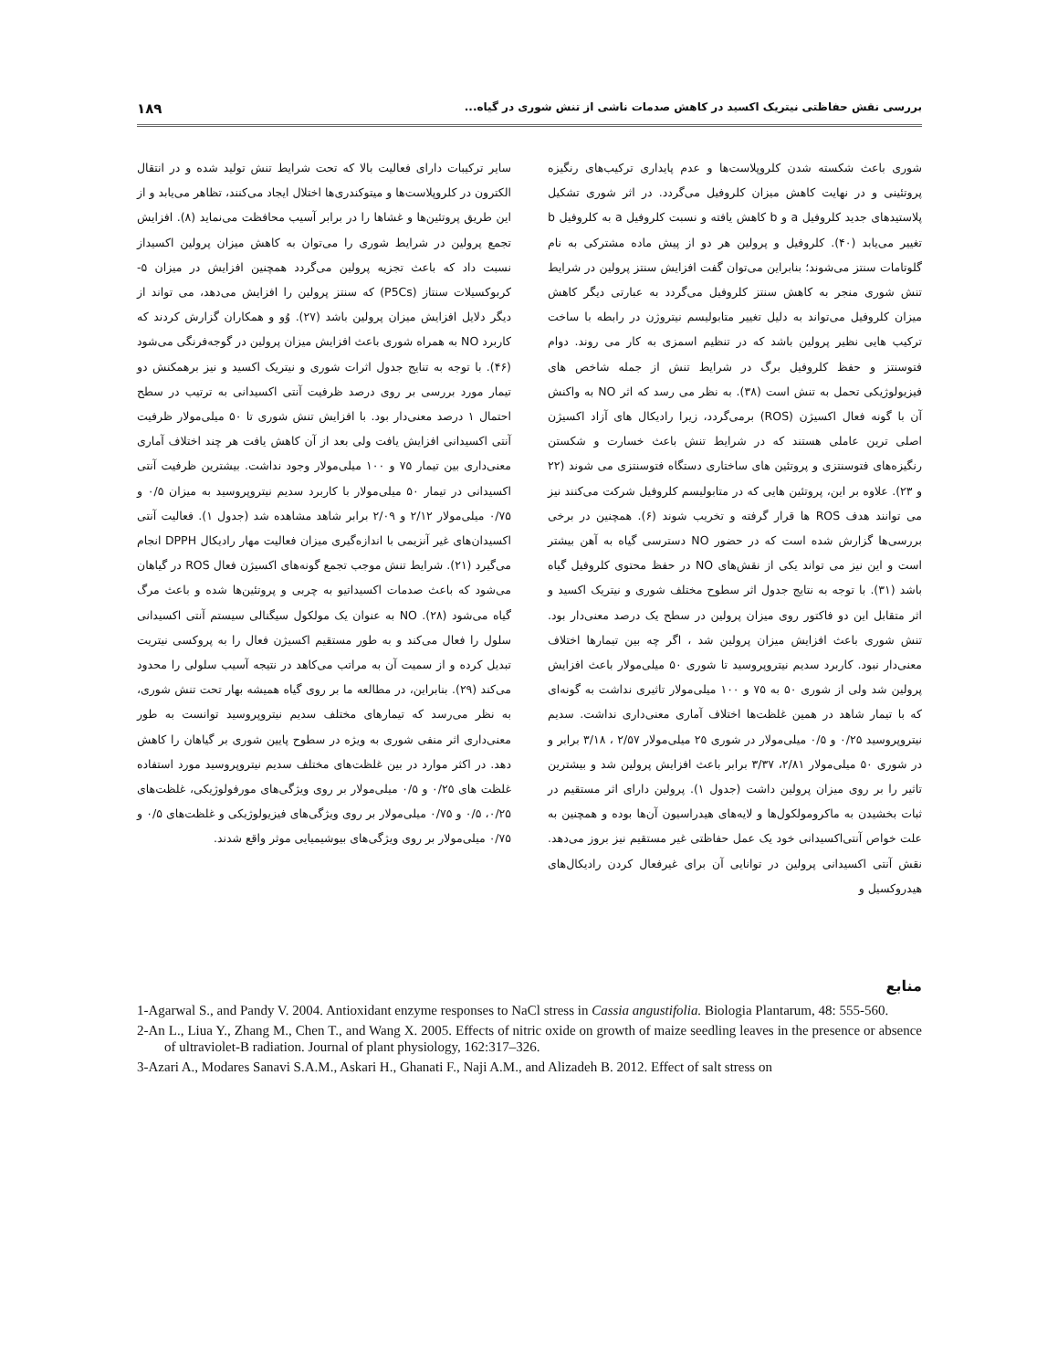بررسی نقش حفاظتی نیتریک اکسید در کاهش صدمات ناشی از تنش شوری در گیاه... ۱۸۹
شوری باعث شکسته شدن کلروپلاست‌ها و عدم پایداری ترکیب‌های رنگیزه پروتئینی و در نهایت کاهش میزان کلروفیل می‌گردد. در اثر شوری تشکیل پلاستیدهای جدید کلروفیل a و b کاهش یافته و نسبت کلروفیل a به کلروفیل b تغییر می‌یابد (۴۰). کلروفیل و پرولین هر دو از پیش ماده مشترکی به نام گلوتامات سنتز می‌شوند؛ بنابراین می‌توان گفت افزایش سنتز پرولین در شرایط تنش شوری منجر به کاهش سنتز کلروفیل می‌گردد به عبارتی دیگر کاهش میزان کلروفیل می‌تواند به دلیل تغییر متابولیسم نیتروژن در رابطه با ساخت ترکیب هایی نظیر پرولین باشد که در تنظیم اسمزی به کار می روند. دوام فتوسنتز و حفظ کلروفیل برگ در شرایط تنش از جمله شاخص های فیزیولوژیکی تحمل به تنش است (۳۸). به نظر می رسد که اثر NO به واکنش آن با گونه فعال اکسیژن (ROS) برمی‌گردد، زیرا رادیکال های آزاد اکسیژن اصلی ترین عاملی هستند که در شرایط تنش باعث خسارت و شکستن رنگیزه‌های فتوسنتزی و پروتئین های ساختاری دستگاه فتوسنتزی می شوند (۲۲ و ۲۳). علاوه بر این، پروتئین هایی که در متابولیسم کلروفیل شرکت می‌کنند نیز می توانند هدف ROS ها قرار گرفته و تخریب شوند (۶). همچنین در برخی بررسی‌ها گزارش شده است که در حضور NO دسترسی گیاه به آهن بیشتر است و این نیز می تواند یکی از نقش‌های NO در حفظ محتوی کلروفیل گیاه باشد (۳۱). با توجه به نتایج جدول اثر سطوح مختلف شوری و نیتریک اکسید و اثر متقابل این دو فاکتور روی میزان پرولین در سطح یک درصد معنی‌دار بود. تنش شوری باعث افزایش میزان پرولین شد ، اگر چه بین تیمارها اختلاف معنی‌دار نبود. کاربرد سدیم نیتروپروسید تا شوری ۵۰ میلی‌مولار باعث افزایش پرولین شد ولی از شوری ۵۰ به ۷۵ و ۱۰۰ میلی‌مولار تاثیری نداشت به گونه‌ای که با تیمار شاهد در همین غلظت‌ها اختلاف آماری معنی‌داری نداشت. سدیم نیتروپروسید ۰/۲۵ و ۰/۵ میلی‌مولار در شوری ۲۵ میلی‌مولار ۲/۵۷ ، ۳/۱۸ برابر و در شوری ۵۰ میلی‌مولار ۲/۸۱، ۳/۳۷ برابر باعث افزایش پرولین شد و بیشترین تاثیر را بر روی میزان پرولین داشت (جدول ۱). پرولین دارای اثر مستقیم در ثبات بخشیدن به ماکرومولکول‌ها و لایه‌های هیدراسیون آن‌ها بوده و همچنین به علت خواص آنتی‌اکسیدانی خود یک عمل حفاظتی غیر مستقیم نیز بروز می‌دهد. نقش آنتی اکسیدانی پرولین در توانایی آن برای غیرفعال کردن رادیکال‌های هیدروکسیل و
سایر ترکیبات دارای فعالیت بالا که تحت شرایط تنش تولید شده و در انتقال الکترون در کلروپلاست‌ها و میتوکندری‌ها اختلال ایجاد می‌کنند، تظاهر می‌یابد و از این طریق پروتئین‌ها و غشاها را در برابر آسیب محافظت می‌نماید (۸). افزایش تجمع پرولین در شرایط شوری را می‌توان به کاهش میزان پرولین اکسیداز نسبت داد که باعث تجزیه پرولین می‌گردد همچنین افزایش در میزان ۵-کربوکسیلات سنتاز (P5Cs) که سنتز پرولین را افزایش می‌دهد، می تواند از دیگر دلایل افزایش میزان پرولین باشد (۲۷). وُو و همکاران گزارش کردند که کاربرد NO به همراه شوری باعث افزایش میزان پرولین در گوجه‌فرنگی می‌شود (۴۶). با توجه به تنایج جدول اثرات شوری و نیتریک اکسید و نیز برهمکنش دو تیمار مورد بررسی بر روی درصد ظرفیت آنتی اکسیدانی به ترتیب در سطح احتمال ۱ درصد معنی‌دار بود. با افزایش تنش شوری تا ۵۰ میلی‌مولار ظرفیت آنتی اکسیدانی افزایش یافت ولی بعد از آن کاهش یافت هر چند اختلاف آماری معنی‌داری بین تیمار ۷۵ و ۱۰۰ میلی‌مولار وجود نداشت. بیشترین ظرفیت آنتی اکسیدانی در تیمار ۵۰ میلی‌مولار با کاربرد سدیم نیتروپروسید به میزان ۰/۵ و ۰/۷۵ میلی‌مولار ۲/۱۲ و ۲/۰۹ برابر شاهد مشاهده شد (جدول ۱). فعالیت آنتی اکسیدان‌های غیر آنزیمی با اندازه‌گیری میزان فعالیت مهار رادیکال DPPH انجام می‌گیرد (۲۱). شرایط تنش موجب تجمع گونه‌های اکسیژن فعال ROS در گیاهان می‌شود که باعث صدمات اکسیداتیو به چربی و پروتئین‌ها شده و باعث مرگ گیاه می‌شود (۲۸). NO به عنوان یک مولکول سیگنالی سیستم آنتی اکسیدانی سلول را فعال می‌کند و به طور مستقیم اکسیژن فعال را به پروکسی نیتریت تبدیل کرده و از سمیت آن به مراتب می‌کاهد در نتیجه آسیب سلولی را محدود می‌کند (۲۹). بنابراین، در مطالعه ما بر روی گیاه همیشه بهار تحت تنش شوری، به نظر می‌رسد که تیمارهای مختلف سدیم نیتروپروسید توانست به طور معنی‌داری اثر منفی شوری به ویژه در سطوح پایین شوری بر گیاهان را کاهش دهد. در اکثر موارد در بین غلظت‌های مختلف سدیم نیتروپروسید مورد استفاده غلظت های ۰/۲۵ و ۰/۵ میلی‌مولار بر روی ویژگی‌های مورفولوژیکی، غلظت‌های ۰/۲۵، ۰/۵ و ۰/۷۵ میلی‌مولار بر روی ویژگی‌های فیزیولوژیکی و غلظت‌های ۰/۵ و ۰/۷۵ میلی‌مولار بر روی ویژگی‌های بیوشیمیایی موثر واقع شدند.
منابع
1-Agarwal S., and Pandy V. 2004. Antioxidant enzyme responses to NaCl stress in Cassia angustifolia. Biologia Plantarum, 48: 555-560.
2-An L., Liua Y., Zhang M., Chen T., and Wang X. 2005. Effects of nitric oxide on growth of maize seedling leaves in the presence or absence of ultraviolet-B radiation. Journal of plant physiology, 162:317–326.
3-Azari A., Modares Sanavi S.A.M., Askari H., Ghanati F., Naji A.M., and Alizadeh B. 2012. Effect of salt stress on